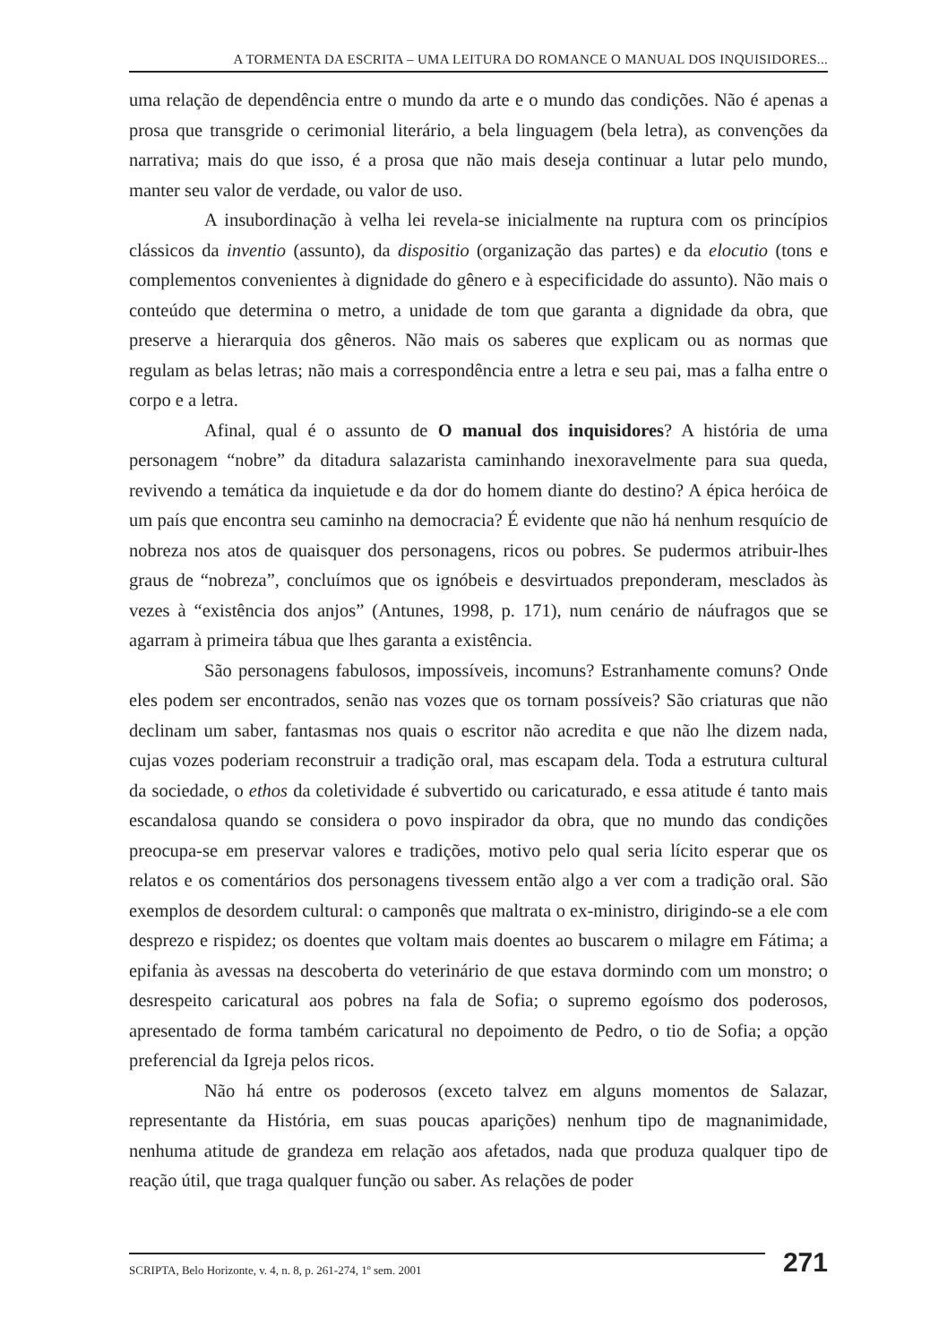A TORMENTA DA ESCRITA – UMA LEITURA DO ROMANCE O MANUAL DOS INQUISIDORES...
uma relação de dependência entre o mundo da arte e o mundo das condições. Não é apenas a prosa que transgride o cerimonial literário, a bela linguagem (bela letra), as convenções da narrativa; mais do que isso, é a prosa que não mais deseja continuar a lutar pelo mundo, manter seu valor de verdade, ou valor de uso.
A insubordinação à velha lei revela-se inicialmente na ruptura com os princípios clássicos da inventio (assunto), da dispositio (organização das partes) e da elocutio (tons e complementos convenientes à dignidade do gênero e à especificidade do assunto). Não mais o conteúdo que determina o metro, a unidade de tom que garanta a dignidade da obra, que preserve a hierarquia dos gêneros. Não mais os saberes que explicam ou as normas que regulam as belas letras; não mais a correspondência entre a letra e seu pai, mas a falha entre o corpo e a letra.
Afinal, qual é o assunto de O manual dos inquisidores? A história de uma personagem “nobre” da ditadura salazarista caminhando inexoravelmente para sua queda, revivendo a temática da inquietude e da dor do homem diante do destino? A épica heróica de um país que encontra seu caminho na democracia? É evidente que não há nenhum resquício de nobreza nos atos de quaisquer dos personagens, ricos ou pobres. Se pudermos atribuir-lhes graus de “nobreza”, concluímos que os ignóbeis e desvirtuados preponderam, mesclados às vezes à “existência dos anjos” (Antunes, 1998, p. 171), num cenário de náufragos que se agarram à primeira tábua que lhes garanta a existência.
São personagens fabulosos, impossíveis, incomuns? Estranhamente comuns? Onde eles podem ser encontrados, senão nas vozes que os tornam possíveis? São criaturas que não declinam um saber, fantasmas nos quais o escritor não acredita e que não lhe dizem nada, cujas vozes poderiam reconstruir a tradição oral, mas escapam dela. Toda a estrutura cultural da sociedade, o ethos da coletividade é subvertido ou caricaturado, e essa atitude é tanto mais escandalosa quando se considera o povo inspirador da obra, que no mundo das condições preocupa-se em preservar valores e tradições, motivo pelo qual seria lícito esperar que os relatos e os comentários dos personagens tivessem então algo a ver com a tradição oral. São exemplos de desordem cultural: o camponês que maltrata o ex-ministro, dirigindo-se a ele com desprezo e rispidez; os doentes que voltam mais doentes ao buscarem o milagre em Fátima; a epifania às avessas na descoberta do veterinário de que estava dormindo com um monstro; o desrespeito caricatural aos pobres na fala de Sofia; o supremo egoísmo dos poderosos, apresentado de forma também caricatural no depoimento de Pedro, o tio de Sofia; a opção preferencial da Igreja pelos ricos.
Não há entre os poderosos (exceto talvez em alguns momentos de Salazar, representante da História, em suas poucas aparições) nenhum tipo de magnanimidade, nenhuma atitude de grandeza em relação aos afetados, nada que produza qualquer tipo de reação útil, que traga qualquer função ou saber. As relações de poder
SCRIPTA, Belo Horizonte, v. 4, n. 8, p. 261-274, 1º sem. 2001
271